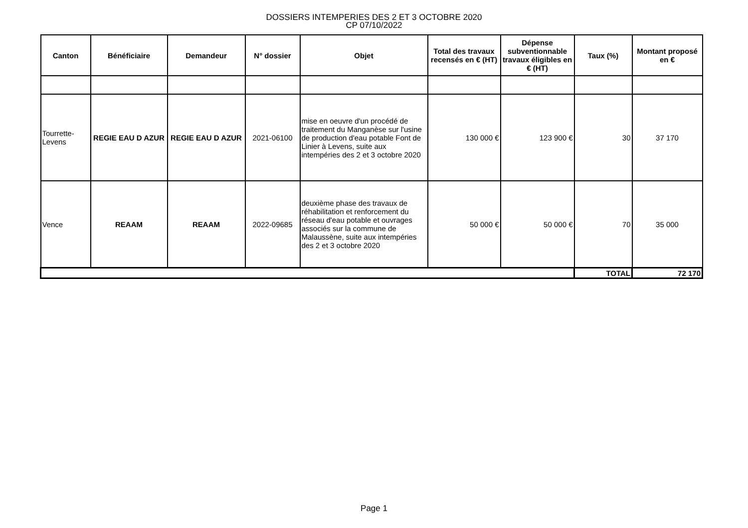DOSSIERS INTEMPERIES DES 2 ET 3 OCTOBRE 2020
CP 07/10/2022
| Canton | Bénéficiaire | Demandeur | N° dossier | Objet | Total des travaux recensés en € (HT) | Dépense subventionnable travaux éligibles en € (HT) | Taux (%) | Montant proposé en € |
| --- | --- | --- | --- | --- | --- | --- | --- | --- |
| Tourrette-Levens | REGIE EAU D AZUR | REGIE EAU D AZUR | 2021-06100 | mise en oeuvre d'un procédé de traitement du Manganèse sur l'usine de production d'eau potable Font de Linier à Levens, suite aux intempéries des 2 et 3 octobre 2020 | 130 000 € | 123 900 € | 30 | 37 170 |
| Vence | REAAM | REAAM | 2022-09685 | deuxième phase des travaux de réhabilitation et renforcement du réseau d'eau potable et ouvrages associés sur la commune de Malaussène, suite aux intempéries des 2 et 3 octobre 2020 | 50 000 € | 50 000 € | 70 | 35 000 |
| | | | | | | | TOTAL | 72 170 |
Page 1